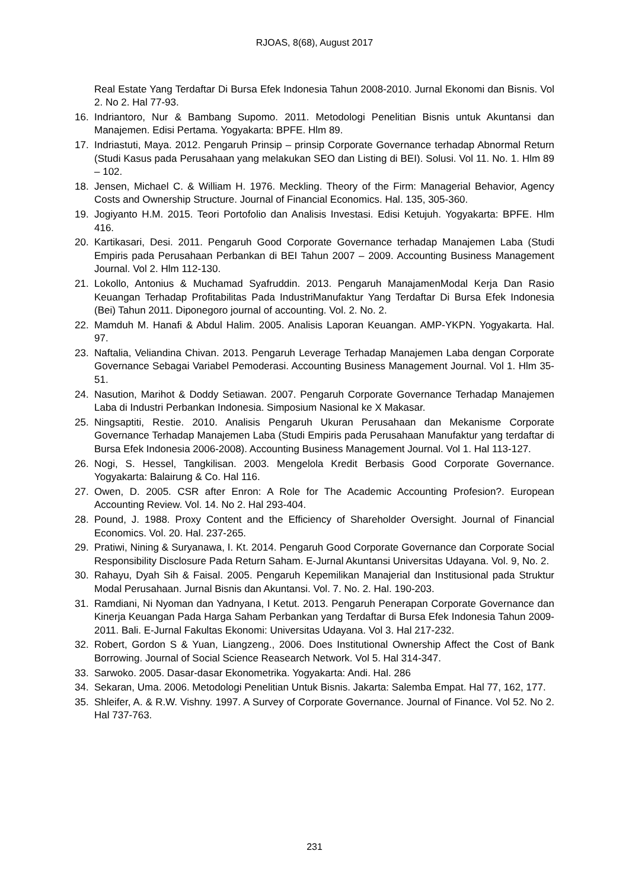RJOAS, 8(68), August 2017
Real Estate Yang Terdaftar Di Bursa Efek Indonesia Tahun 2008-2010. Jurnal Ekonomi dan Bisnis. Vol 2. No 2. Hal 77-93.
16. Indriantoro, Nur & Bambang Supomo. 2011. Metodologi Penelitian Bisnis untuk Akuntansi dan Manajemen. Edisi Pertama. Yogyakarta: BPFE. Hlm 89.
17. Indriastuti, Maya. 2012. Pengaruh Prinsip – prinsip Corporate Governance terhadap Abnormal Return (Studi Kasus pada Perusahaan yang melakukan SEO dan Listing di BEI). Solusi. Vol 11. No. 1. Hlm 89 – 102.
18. Jensen, Michael C. & William H. 1976. Meckling. Theory of the Firm: Managerial Behavior, Agency Costs and Ownership Structure. Journal of Financial Economics. Hal. 135, 305-360.
19. Jogiyanto H.M. 2015. Teori Portofolio dan Analisis Investasi. Edisi Ketujuh. Yogyakarta: BPFE. Hlm 416.
20. Kartikasari, Desi. 2011. Pengaruh Good Corporate Governance terhadap Manajemen Laba (Studi Empiris pada Perusahaan Perbankan di BEI Tahun 2007 – 2009. Accounting Business Management Journal. Vol 2. Hlm 112-130.
21. Lokollo, Antonius & Muchamad Syafruddin. 2013. Pengaruh ManajamenModal Kerja Dan Rasio Keuangan Terhadap Profitabilitas Pada IndustriManufaktur Yang Terdaftar Di Bursa Efek Indonesia (Bei) Tahun 2011. Diponegoro journal of accounting. Vol. 2. No. 2.
22. Mamduh M. Hanafi & Abdul Halim. 2005. Analisis Laporan Keuangan. AMP-YKPN. Yogyakarta. Hal. 97.
23. Naftalia, Veliandina Chivan. 2013. Pengaruh Leverage Terhadap Manajemen Laba dengan Corporate Governance Sebagai Variabel Pemoderasi. Accounting Business Management Journal. Vol 1. Hlm 35-51.
24. Nasution, Marihot & Doddy Setiawan. 2007. Pengaruh Corporate Governance Terhadap Manajemen Laba di Industri Perbankan Indonesia. Simposium Nasional ke X Makasar.
25. Ningsaptiti, Restie. 2010. Analisis Pengaruh Ukuran Perusahaan dan Mekanisme Corporate Governance Terhadap Manajemen Laba (Studi Empiris pada Perusahaan Manufaktur yang terdaftar di Bursa Efek Indonesia 2006-2008). Accounting Business Management Journal. Vol 1. Hal 113-127.
26. Nogi, S. Hessel, Tangkilisan. 2003. Mengelola Kredit Berbasis Good Corporate Governance. Yogyakarta: Balairung & Co. Hal 116.
27. Owen, D. 2005. CSR after Enron: A Role for The Academic Accounting Profesion?. European Accounting Review. Vol. 14. No 2. Hal 293-404.
28. Pound, J. 1988. Proxy Content and the Efficiency of Shareholder Oversight. Journal of Financial Economics. Vol. 20. Hal. 237-265.
29. Pratiwi, Nining & Suryanawa, I. Kt. 2014. Pengaruh Good Corporate Governance dan Corporate Social Responsibility Disclosure Pada Return Saham. E-Jurnal Akuntansi Universitas Udayana. Vol. 9, No. 2.
30. Rahayu, Dyah Sih & Faisal. 2005. Pengaruh Kepemilikan Manajerial dan Institusional pada Struktur Modal Perusahaan. Jurnal Bisnis dan Akuntansi. Vol. 7. No. 2. Hal. 190-203.
31. Ramdiani, Ni Nyoman dan Yadnyana, I Ketut. 2013. Pengaruh Penerapan Corporate Governance dan Kinerja Keuangan Pada Harga Saham Perbankan yang Terdaftar di Bursa Efek Indonesia Tahun 2009-2011. Bali. E-Jurnal Fakultas Ekonomi: Universitas Udayana. Vol 3. Hal 217-232.
32. Robert, Gordon S & Yuan, Liangzeng., 2006. Does Institutional Ownership Affect the Cost of Bank Borrowing. Journal of Social Science Reasearch Network. Vol 5. Hal 314-347.
33. Sarwoko. 2005. Dasar-dasar Ekonometrika. Yogyakarta: Andi. Hal. 286
34. Sekaran, Uma. 2006. Metodologi Penelitian Untuk Bisnis. Jakarta: Salemba Empat. Hal 77, 162, 177.
35. Shleifer, A. & R.W. Vishny. 1997. A Survey of Corporate Governance. Journal of Finance. Vol 52. No 2. Hal 737-763.
231